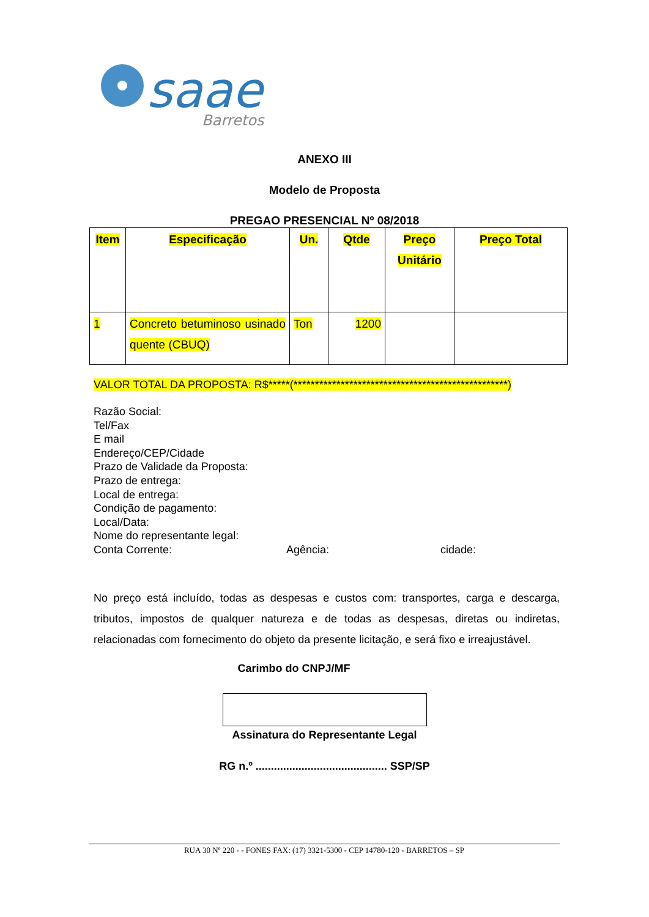saae
Barretos
ANEXO III
Modelo de Proposta
PREGAO PRESENCIAL Nº 08/2018
| Item | Especificação | Un. | Qtde | Preço Unitário | Preço Total |
| --- | --- | --- | --- | --- | --- |
| 1 | Concreto betuminoso usinado quente (CBUQ) | Ton | 1200 | | |
VALOR TOTAL DA PROPOSTA: R$*****(**************************************************)
Razão Social:
Tel/Fax
E mail
Endereço/CEP/Cidade
Prazo de Validade da Proposta:
Prazo de entrega:
Local de entrega:
Condição de pagamento:
Local/Data:
Nome do representante legal:
Conta Corrente: Agência: cidade:
No preço está incluído, todas as despesas e custos com: transportes, carga e descarga, tributos, impostos de qualquer natureza e de todas as despesas, diretas ou indiretas, relacionadas com fornecimento do objeto da presente licitação, e será fixo e irreajustável.
Carimbo do CNPJ/MF
Assinatura do Representante Legal
RG n.º ........................................... SSP/SP
RUA 30 Nº 220 - - FONES FAX: (17) 3321-5300 - CEP 14780-120 - BARRETOS – SP